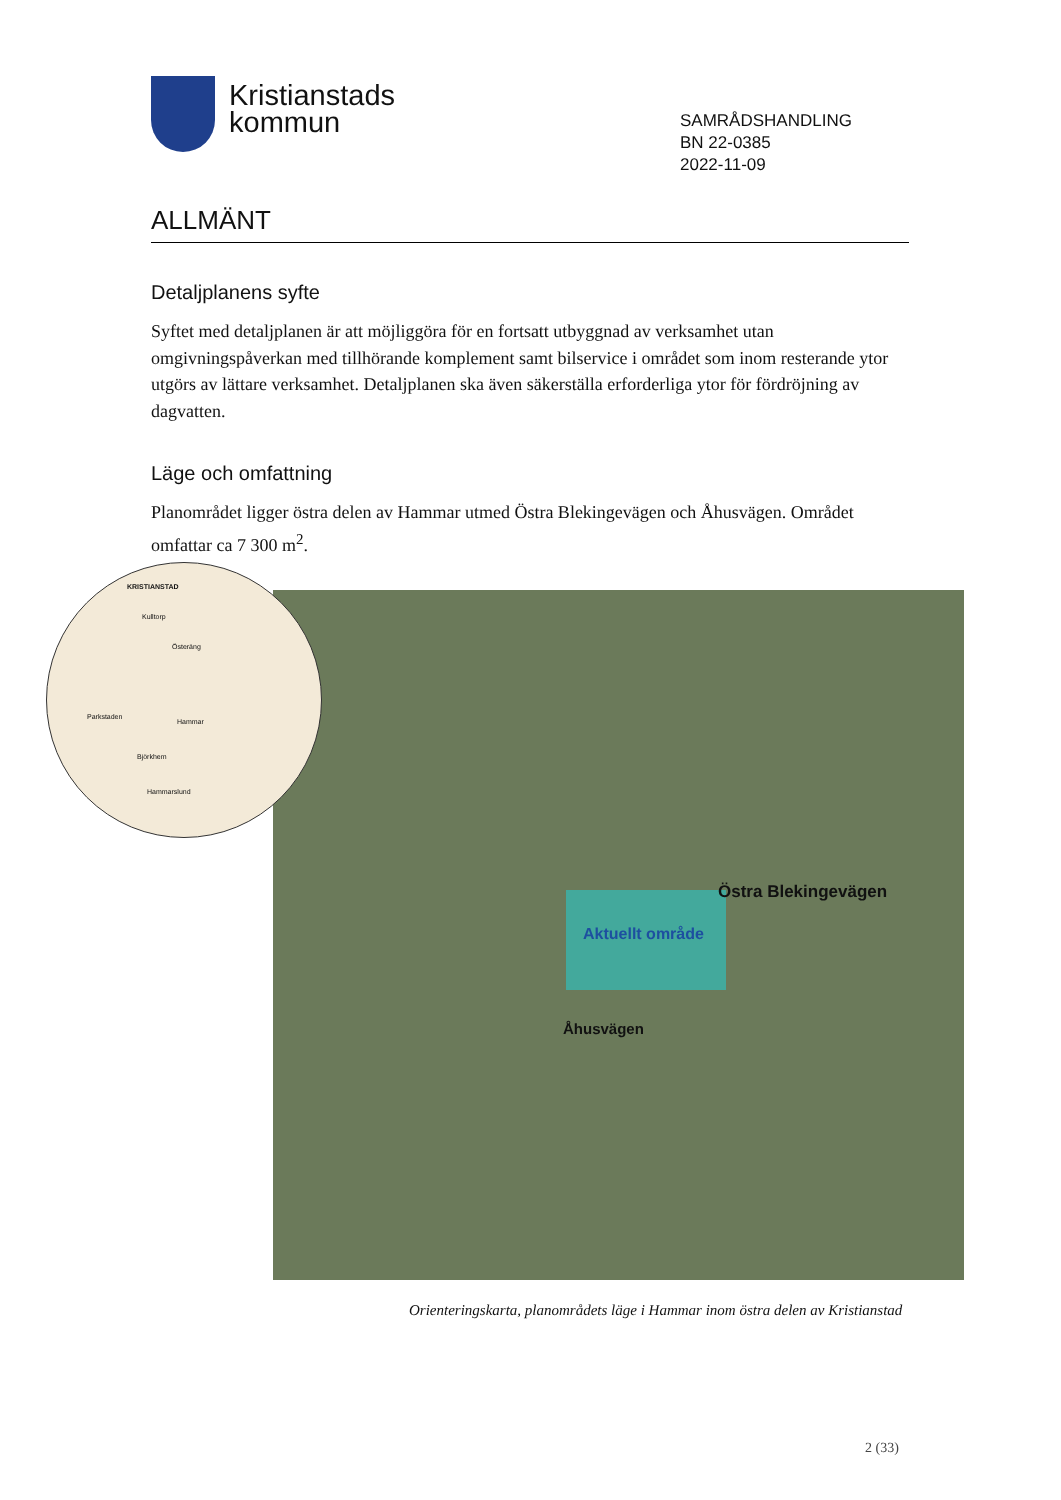Kristianstads
kommun
SAMRÅDSHANDLING
BN 22-0385
2022-11-09
ALLMÄNT
Detaljplanens syfte
Syftet med detaljplanen är att möjliggöra för en fortsatt utbyggnad av verksamhet utan omgivningspåverkan med tillhörande komplement samt bilservice i området som inom resterande ytor utgörs av lättare verksamhet. Detaljplanen ska även säkerställa erforderliga ytor för fördröjning av dagvatten.
Läge och omfattning
Planområdet ligger östra delen av Hammar utmed Östra Blekingevägen och Åhusvägen. Området omfattar ca 7 300 m<sup>2</sup>.
Östra Blekingevägen
Aktuellt område
Åhusvägen
KRISTIANSTAD
Kulltorp
Österäng
Parkstaden
Hammar
Björkhem
Hammarslund
Orienteringskarta, planområdets läge i Hammar inom östra delen av Kristianstad
2 (33)